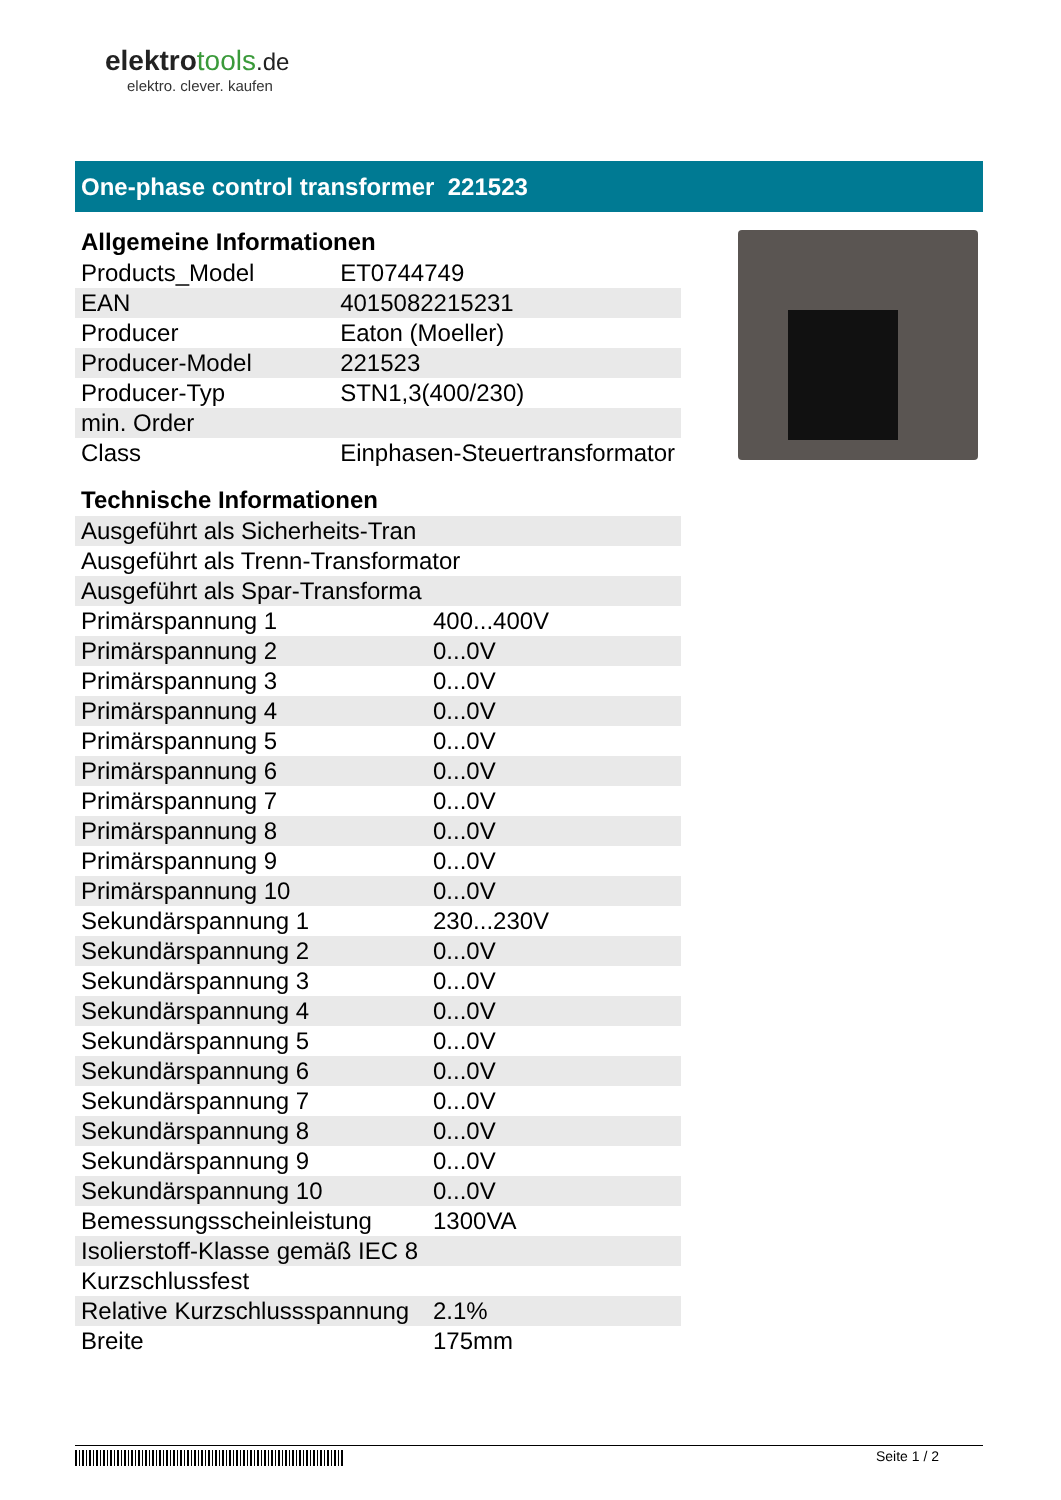elektrotools.de
elektro. clever. kaufen
One-phase control transformer 221523
Allgemeine Informationen
| Products_Model | ET0744749 |
| EAN | 4015082215231 |
| Producer | Eaton (Moeller) |
| Producer-Model | 221523 |
| Producer-Typ | STN1,3(400/230) |
| min. Order | |
| Class | Einphasen-Steuertransformator |
Technische Informationen
| Ausgeführt als Sicherheits-Tran | |
| Ausgeführt als Trenn-Transformator | |
| Ausgeführt als Spar-Transforma | |
| Primärspannung 1 | 400...400V |
| Primärspannung 2 | 0...0V |
| Primärspannung 3 | 0...0V |
| Primärspannung 4 | 0...0V |
| Primärspannung 5 | 0...0V |
| Primärspannung 6 | 0...0V |
| Primärspannung 7 | 0...0V |
| Primärspannung 8 | 0...0V |
| Primärspannung 9 | 0...0V |
| Primärspannung 10 | 0...0V |
| Sekundärspannung 1 | 230...230V |
| Sekundärspannung 2 | 0...0V |
| Sekundärspannung 3 | 0...0V |
| Sekundärspannung 4 | 0...0V |
| Sekundärspannung 5 | 0...0V |
| Sekundärspannung 6 | 0...0V |
| Sekundärspannung 7 | 0...0V |
| Sekundärspannung 8 | 0...0V |
| Sekundärspannung 9 | 0...0V |
| Sekundärspannung 10 | 0...0V |
| Bemessungsscheinleistung | 1300VA |
| Isolierstoff-Klasse gemäß IEC 8 | |
| Kurzschlussfest | |
| Relative Kurzschlussspannung | 2.1% |
| Breite | 175mm |
Seite 1 / 2